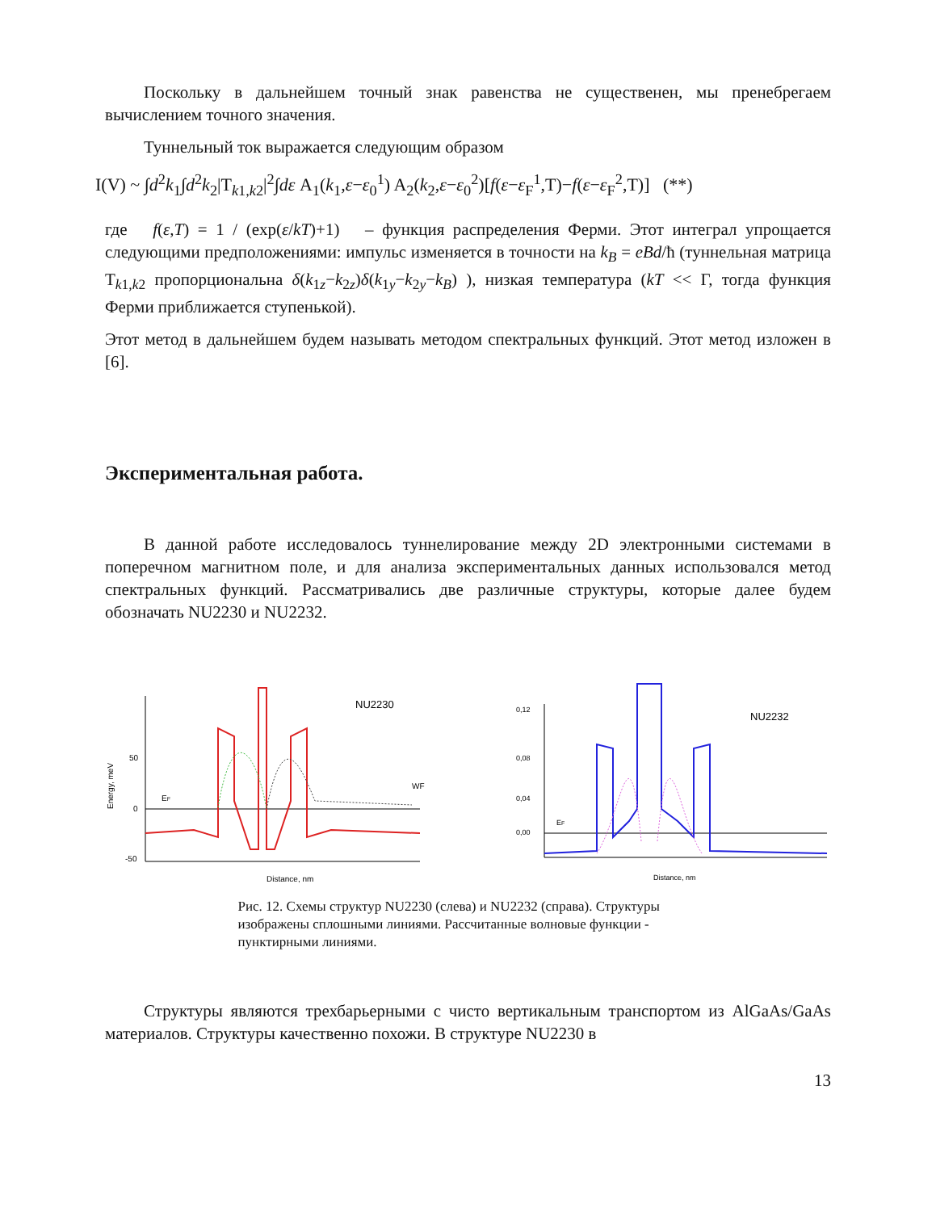Поскольку в дальнейшем точный знак равенства не существенен, мы пренебрегаем вычислением точного значения.
Туннельный ток выражается следующим образом
I(V) ~ ∫d<sup>2</sup>k<sub>1</sub>∫d<sup>2</sup>k<sub>2</sub>|T<sub>k1,k2</sub>|<sup>2</sup>∫dε A<sub>1</sub>(k<sub>1</sub>,ε−ε<sub>0</sub><sup>1</sup>) A<sub>2</sub>(k<sub>2</sub>,ε−ε<sub>0</sub><sup>2</sup>)[f(ε−ε<sub>F</sub><sup>1</sup>,T)−f(ε−ε<sub>F</sub><sup>2</sup>,T)] (**)
где f(ε,T) = 1 / (exp(ε/kT)+1) – функция распределения Ферми. Этот интеграл упрощается следующими предположениями: импульс изменяется в точности на k<sub>B</sub> = eBd/ħ (туннельная матрица T<sub>k1,k2</sub> пропорциональна δ(k<sub>1z</sub>−k<sub>2z</sub>)δ(k<sub>1y</sub>−k<sub>2y</sub>−k<sub>B</sub>) ), низкая температура (kT << Γ, тогда функция Ферми приближается ступенькой).
Этот метод в дальнейшем будем называть методом спектральных функций. Этот метод изложен в [6].
Экспериментальная работа.
В данной работе исследовалось туннелирование между 2D электронными системами в поперечном магнитном поле, и для анализа экспериментальных данных использовался метод спектральных функций. Рассматривались две различные структуры, которые далее будем обозначать NU2230 и NU2232.
50
0
-50
Energy, meV
NU2230
WF
EF
Distance, nm
0,12
0,08
0,04
0,00
NU2232
EF
Distance, nm
Рис. 12. Схемы структур NU2230 (слева) и NU2232 (справа). Структуры изображены сплошными линиями. Рассчитанные волновые функции - пунктирными линиями.
Структуры являются трехбарьерными с чисто вертикальным транспортом из AlGaAs/GaAs материалов. Структуры качественно похожи. В структуре NU2230 в
13